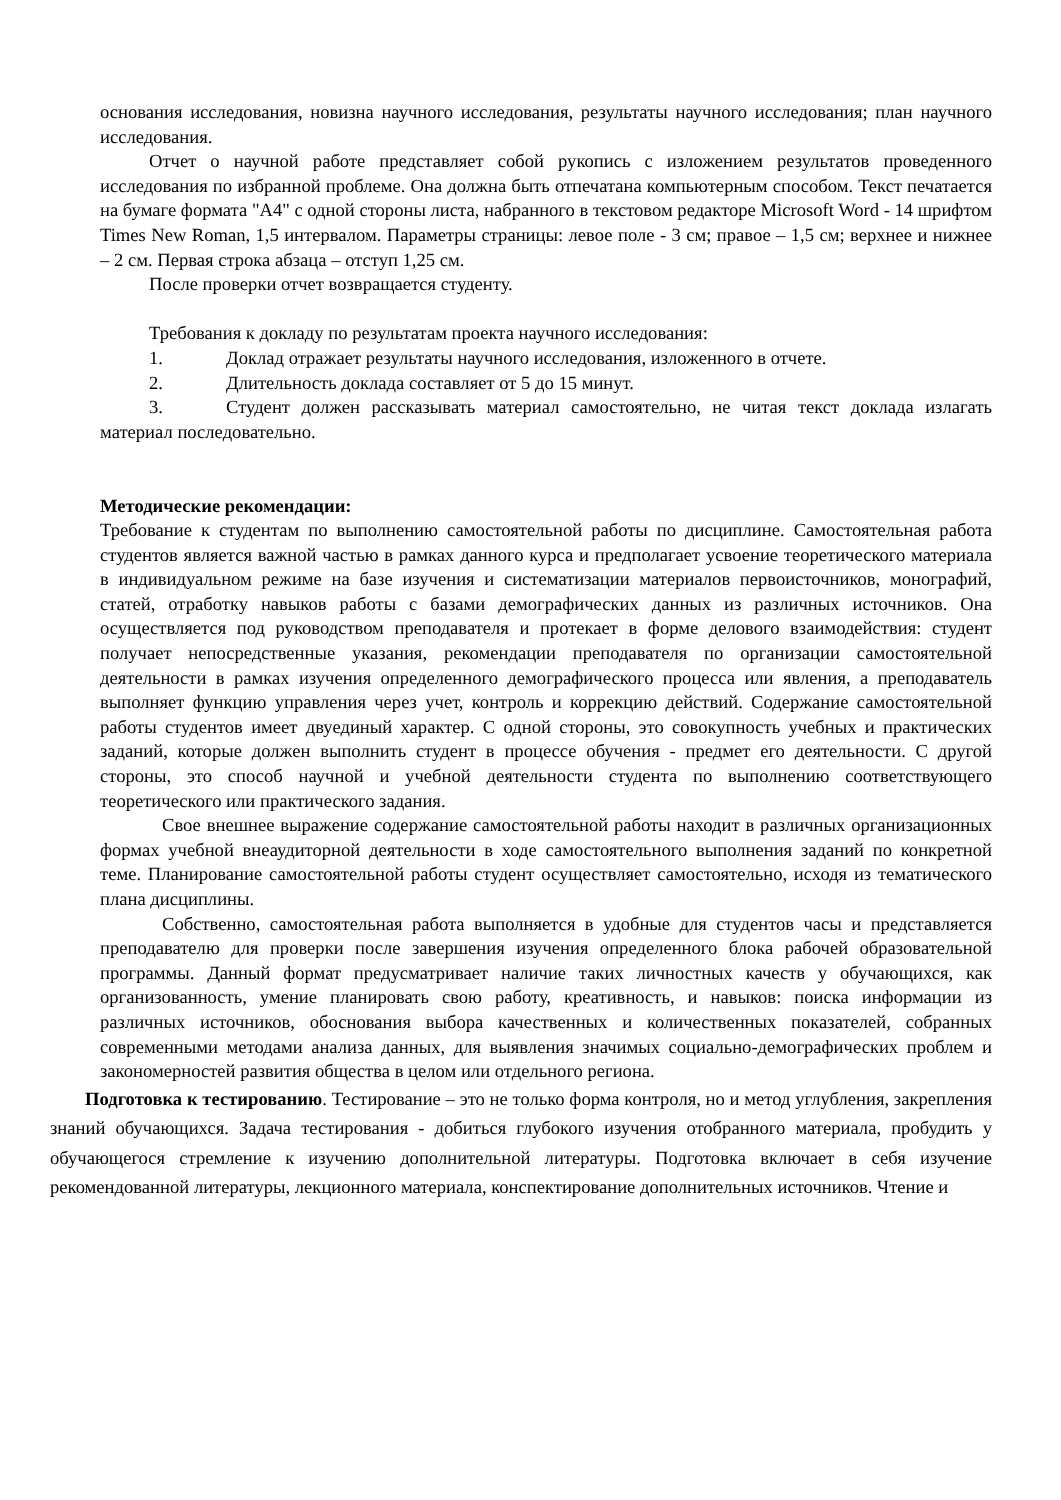основания исследования, новизна научного исследования, результаты научного исследования; план научного исследования.
Отчет о научной работе представляет собой рукопись с изложением результатов проведенного исследования по избранной проблеме. Она должна быть отпечатана компьютерным способом. Текст печатается на бумаге формата "А4" с одной стороны листа, набранного в текстовом редакторе Microsoft Word - 14 шрифтом Times New Roman, 1,5 интервалом. Параметры страницы: левое поле - 3 см; правое – 1,5 см; верхнее и нижнее – 2 см. Первая строка абзаца – отступ 1,25 см.
После проверки отчет возвращается студенту.
Требования к докладу по результатам проекта научного исследования:
1. Доклад отражает результаты научного исследования, изложенного в отчете.
2. Длительность доклада составляет от 5 до 15 минут.
3. Студент должен рассказывать материал самостоятельно, не читая текст доклада излагать материал последовательно.
Методические рекомендации:
Требование к студентам по выполнению самостоятельной работы по дисциплине. Самостоятельная работа студентов является важной частью в рамках данного курса и предполагает усвоение теоретического материала в индивидуальном режиме на базе изучения и систематизации материалов первоисточников, монографий, статей, отработку навыков работы с базами демографических данных из различных источников. Она осуществляется под руководством преподавателя и протекает в форме делового взаимодействия: студент получает непосредственные указания, рекомендации преподавателя по организации самостоятельной деятельности в рамках изучения определенного демографического процесса или явления, а преподаватель выполняет функцию управления через учет, контроль и коррекцию действий. Содержание самостоятельной работы студентов имеет двуединый характер. С одной стороны, это совокупность учебных и практических заданий, которые должен выполнить студент в процессе обучения - предмет его деятельности. С другой стороны, это способ научной и учебной деятельности студента по выполнению соответствующего теоретического или практического задания.
Свое внешнее выражение содержание самостоятельной работы находит в различных организационных формах учебной внеаудиторной деятельности в ходе самостоятельного выполнения заданий по конкретной теме. Планирование самостоятельной работы студент осуществляет самостоятельно, исходя из тематического плана дисциплины.
Собственно, самостоятельная работа выполняется в удобные для студентов часы и представляется преподавателю для проверки после завершения изучения определенного блока рабочей образовательной программы. Данный формат предусматривает наличие таких личностных качеств у обучающихся, как организованность, умение планировать свою работу, креативность, и навыков: поиска информации из различных источников, обоснования выбора качественных и количественных показателей, собранных современными методами анализа данных, для выявления значимых социально-демографических проблем и закономерностей развития общества в целом или отдельного региона.
Подготовка к тестированию. Тестирование – это не только форма контроля, но и метод углубления, закрепления знаний обучающихся. Задача тестирования - добиться глубокого изучения отобранного материала, пробудить у обучающегося стремление к изучению дополнительной литературы. Подготовка включает в себя изучение рекомендованной литературы, лекционного материала, конспектирование дополнительных источников. Чтение и